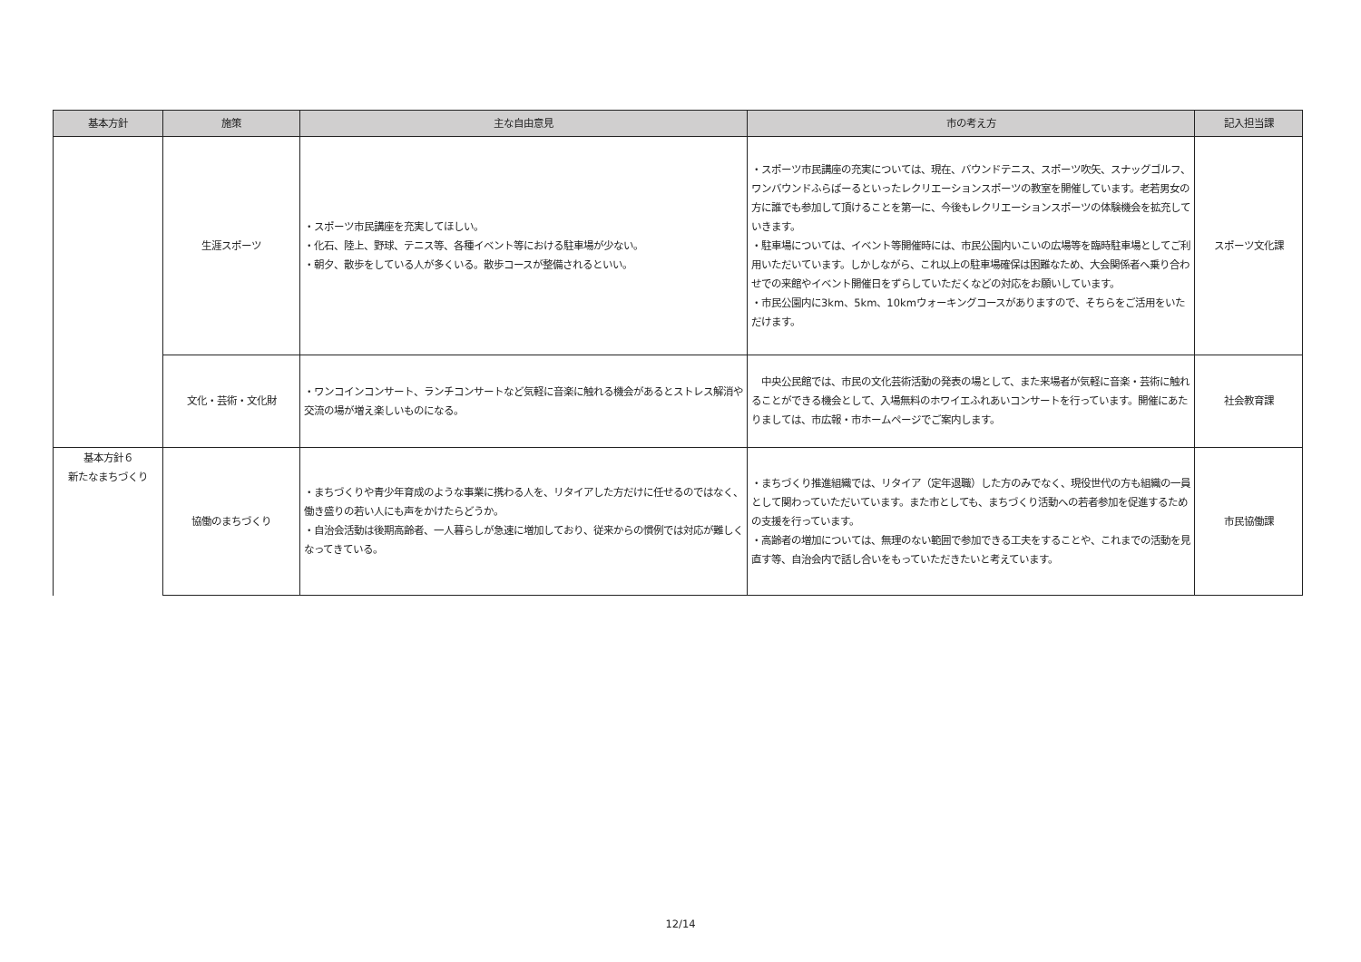| 基本方針 | 施策 | 主な自由意見 | 市の考え方 | 記入担当課 |
| --- | --- | --- | --- | --- |
| | 生涯スポーツ | ・スポーツ市民講座を充実してほしい。 ・化石、陸上、野球、テニス等、各種イベント等における駐車場が少ない。 ・朝夕、散歩をしている人が多くいる。散歩コースが整備されるといい。 | ・スポーツ市民講座の充実については、現在、バウンドテニス、スポーツ吹矢、スナッグゴルフ、ワンバウンドふらばーるといったレクリエーションスポーツの教室を開催しています。老若男女の方に誰でも参加して頂けることを第一に、今後もレクリエーションスポーツの体験機会を拡充していきます。 ・駐車場については、イベント等開催時には、市民公園内いこいの広場等を臨時駐車場としてご利用いただいています。しかしながら、これ以上の駐車場確保は困難なため、大会関係者へ乗り合わせでの来館やイベント開催日をずらしていただくなどの対応をお願いしています。 ・市民公園内に3km、5km、10kmウォーキングコースがありますので、そちらをご活用をいただけます。 | スポーツ文化課 |
| | 文化・芸術・文化財 | ・ワンコインコンサート、ランチコンサートなど気軽に音楽に触れる機会があるとストレス解消や交流の場が増え楽しいものになる。 | 中央公民館では、市民の文化芸術活動の発表の場として、また来場者が気軽に音楽・芸術に触れることができる機会として、入場無料のホワイエふれあいコンサートを行っています。開催にあたりましては、市広報・市ホームページでご案内します。 | 社会教育課 |
| 基本方針６ 新たなまちづくり | 協働のまちづくり | ・まちづくりや青少年育成のような事業に携わる人を、リタイアした方だけに任せるのではなく、働き盛りの若い人にも声をかけたらどうか。 ・自治会活動は後期高齢者、一人暮らしが急速に増加しており、従来からの慣例では対応が難しくなってきている。 | ・まちづくり推進組織では、リタイア（定年退職）した方のみでなく、現役世代の方も組織の一員として関わっていただいています。また市としても、まちづくり活動への若者参加を促進するための支援を行っています。 ・高齢者の増加については、無理のない範囲で参加できる工夫をすることや、これまでの活動を見直す等、自治会内で話し合いをもっていただきたいと考えています。 | 市民協働課 |
12/14